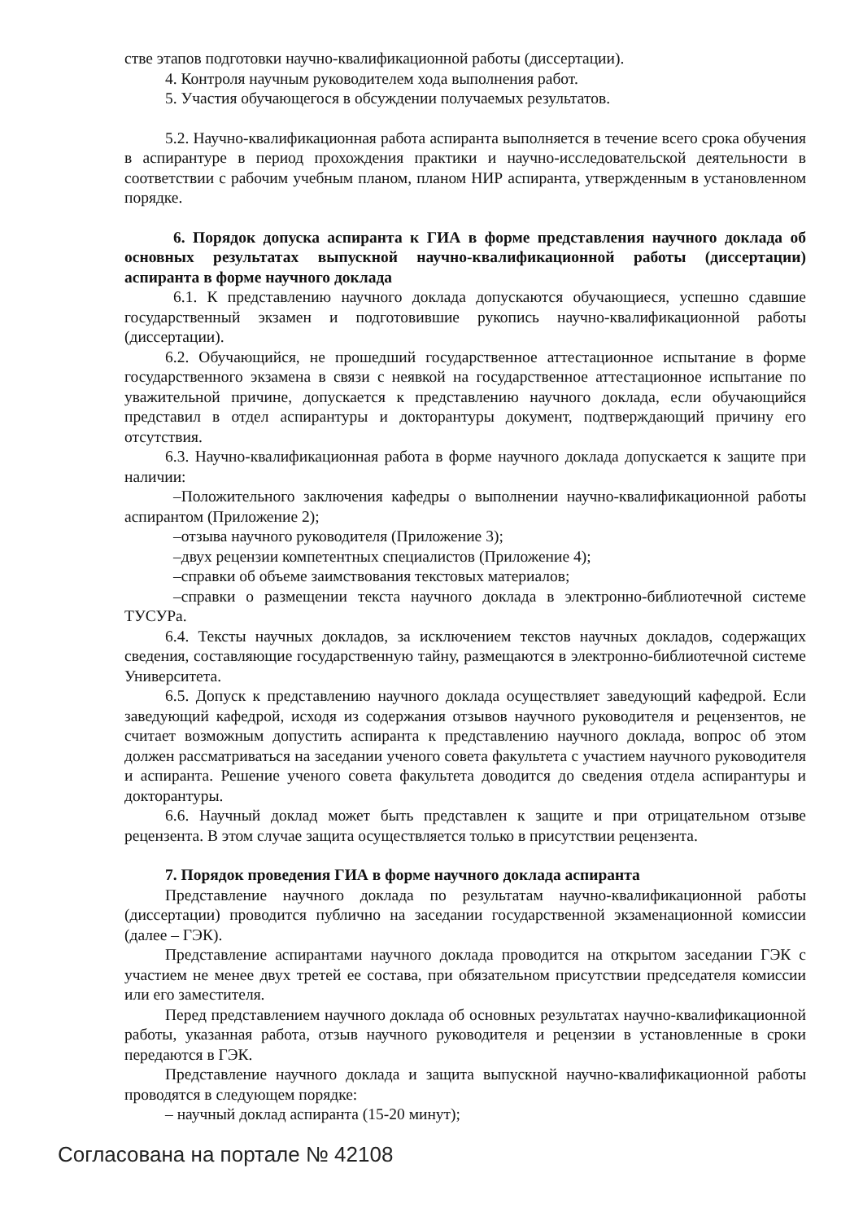стве этапов подготовки научно-квалификационной работы (диссертации).
4. Контроля научным руководителем хода выполнения работ.
5. Участия обучающегося в обсуждении получаемых результатов.
5.2. Научно-квалификационная работа аспиранта выполняется в течение всего срока обучения в аспирантуре в период прохождения практики и научно-исследовательской деятельности в соответствии с рабочим учебным планом, планом НИР аспиранта, утвержденным в установленном порядке.
6. Порядок допуска аспиранта к ГИА в форме представления научного доклада об основных результатах выпускной научно-квалификационной работы (диссертации) аспиранта в форме научного доклада
6.1. К представлению научного доклада допускаются обучающиеся, успешно сдавшие государственный экзамен и подготовившие рукопись научно-квалификационной работы (диссертации).
6.2. Обучающийся, не прошедший государственное аттестационное испытание в форме государственного экзамена в связи с неявкой на государственное аттестационное испытание по уважительной причине, допускается к представлению научного доклада, если обучающийся представил в отдел аспирантуры и докторантуры документ, подтверждающий причину его отсутствия.
6.3. Научно-квалификационная работа в форме научного доклада допускается к защите при наличии:
–Положительного заключения кафедры о выполнении научно-квалификационной работы аспирантом (Приложение 2);
–отзыва научного руководителя (Приложение 3);
–двух рецензии компетентных специалистов (Приложение 4);
–справки об объеме заимствования текстовых материалов;
–справки о размещении текста научного доклада в электронно-библиотечной системе ТУСУРа.
6.4. Тексты научных докладов, за исключением текстов научных докладов, содержащих сведения, составляющие государственную тайну, размещаются в электронно-библиотечной системе Университета.
6.5. Допуск к представлению научного доклада осуществляет заведующий кафедрой. Если заведующий кафедрой, исходя из содержания отзывов научного руководителя и рецензентов, не считает возможным допустить аспиранта к представлению научного доклада, вопрос об этом должен рассматриваться на заседании ученого совета факультета с участием научного руководителя и аспиранта. Решение ученого совета факультета доводится до сведения отдела аспирантуры и докторантуры.
6.6. Научный доклад может быть представлен к защите и при отрицательном отзыве рецензента. В этом случае защита осуществляется только в присутствии рецензента.
7. Порядок проведения ГИА в форме научного доклада аспиранта
Представление научного доклада по результатам научно-квалификационной работы (диссертации) проводится публично на заседании государственной экзаменационной комиссии (далее – ГЭК).
Представление аспирантами научного доклада проводится на открытом заседании ГЭК с участием не менее двух третей ее состава, при обязательном присутствии председателя комиссии или его заместителя.
Перед представлением научного доклада об основных результатах научно-квалификационной работы, указанная работа, отзыв научного руководителя и рецензии в установленные в сроки передаются в ГЭК.
Представление научного доклада и защита выпускной научно-квалификационной работы проводятся в следующем порядке:
– научный доклад аспиранта (15-20 минут);
Согласована на портале № 42108